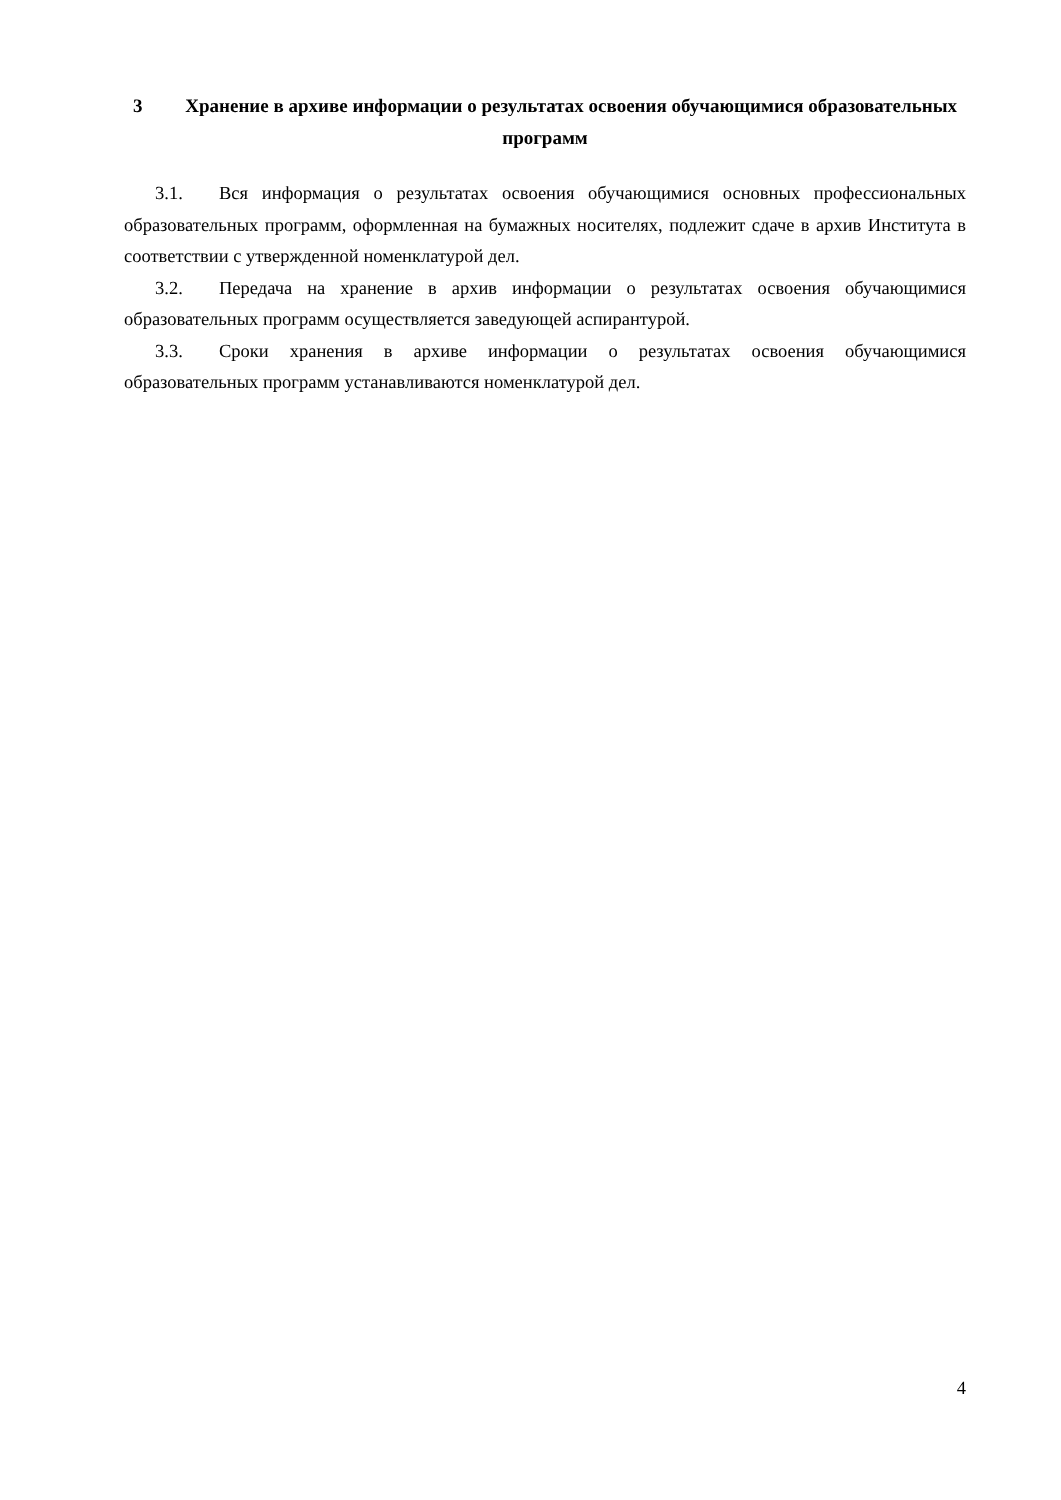3 Хранение в архиве информации о результатах освоения обучающимися образовательных программ
3.1. Вся информация о результатах освоения обучающимися основных профессиональных образовательных программ, оформленная на бумажных носителях, подлежит сдаче в архив Института в соответствии с утвержденной номенклатурой дел.
3.2. Передача на хранение в архив информации о результатах освоения обучающимися образовательных программ осуществляется заведующей аспирантурой.
3.3. Сроки хранения в архиве информации о результатах освоения обучающимися образовательных программ устанавливаются номенклатурой дел.
4